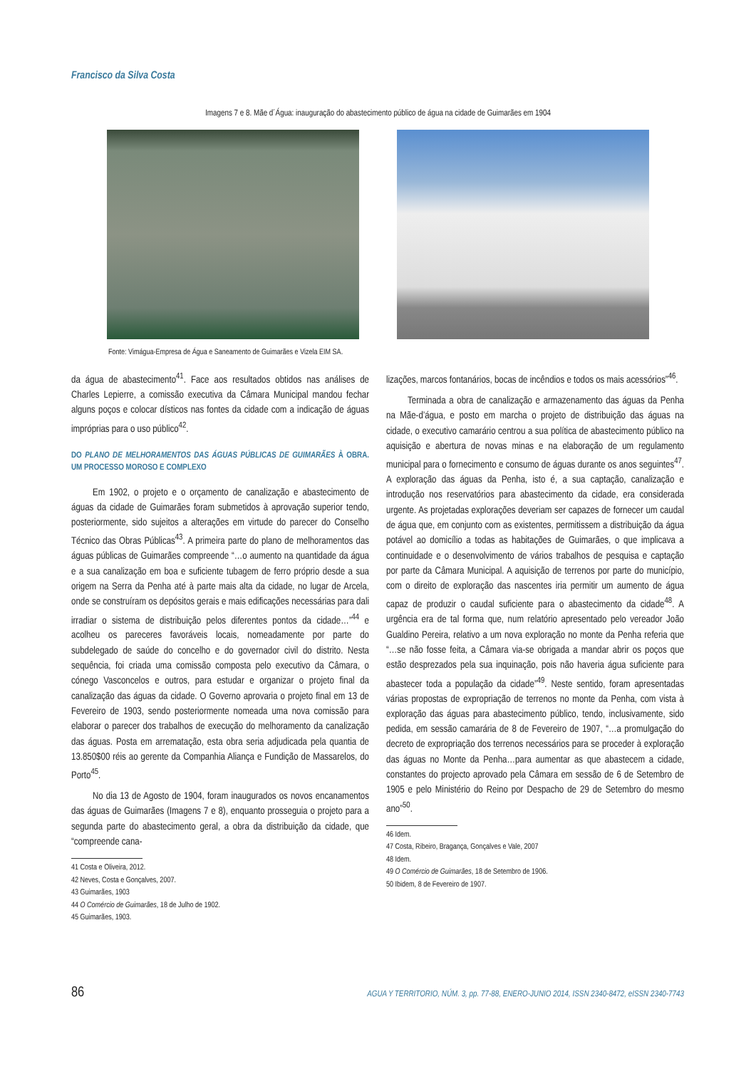Francisco da Silva Costa
Imagens 7 e 8. Mãe d´Água: inauguração do abastecimento público de água na cidade de Guimarães em 1904
Fonte: Vimágua-Empresa de Água e Saneamento de Guimarães e Vizela EIM SA.
da água de abastecimento<sup>41</sup>. Face aos resultados obtidos nas análises de Charles Lepierre, a comissão executiva da Câmara Municipal mandou fechar alguns poços e colocar dísticos nas fontes da cidade com a indicação de águas impróprias para o uso público<sup>42</sup>.
DO PLANO DE MELHORAMENTOS DAS ÁGUAS PÚBLICAS DE GUIMARÃES À OBRA. UM PROCESSO MOROSO E COMPLEXO
Em 1902, o projeto e o orçamento de canalização e abastecimento de águas da cidade de Guimarães foram submetidos à aprovação superior tendo, posteriormente, sido sujeitos a alterações em virtude do parecer do Conselho Técnico das Obras Públicas<sup>43</sup>. A primeira parte do plano de melhoramentos das águas públicas de Guimarães compreende “…o aumento na quantidade da água e a sua canalização em boa e suficiente tubagem de ferro próprio desde a sua origem na Serra da Penha até à parte mais alta da cidade, no lugar de Arcela, onde se construíram os depósitos gerais e mais edificações necessárias para dali irradiar o sistema de distribuição pelos diferentes pontos da cidade…”<sup>44</sup> e acolheu os pareceres favoráveis locais, nomeadamente por parte do subdelegado de saúde do concelho e do governador civil do distrito. Nesta sequência, foi criada uma comissão composta pelo executivo da Câmara, o cónego Vasconcelos e outros, para estudar e organizar o projeto final da canalização das águas da cidade. O Governo aprovaria o projeto final em 13 de Fevereiro de 1903, sendo posteriormente nomeada uma nova comissão para elaborar o parecer dos trabalhos de execução do melhoramento da canalização das águas. Posta em arrematação, esta obra seria adjudicada pela quantia de 13.850$00 réis ao gerente da Companhia Aliança e Fundição de Massarelos, do Porto<sup>45</sup>.
No dia 13 de Agosto de 1904, foram inaugurados os novos encanamentos das águas de Guimarães (Imagens 7 e 8), enquanto prosseguia o projeto para a segunda parte do abastecimento geral, a obra da distribuição da cidade, que “compreende cana-
41 Costa e Oliveira, 2012.
42 Neves, Costa e Gonçalves, 2007.
43 Guimarães, 1903
44 O Comércio de Guimarães, 18 de Julho de 1902.
45 Guimarães, 1903.
lizações, marcos fontanários, bocas de incêndios e todos os mais acessórios”<sup>46</sup>.
Terminada a obra de canalização e armazenamento das águas da Penha na Mãe-d’água, e posto em marcha o projeto de distribuição das águas na cidade, o executivo camarário centrou a sua política de abastecimento público na aquisição e abertura de novas minas e na elaboração de um regulamento municipal para o fornecimento e consumo de águas durante os anos seguintes<sup>47</sup>. A exploração das águas da Penha, isto é, a sua captação, canalização e introdução nos reservatórios para abastecimento da cidade, era considerada urgente. As projetadas explorações deveriam ser capazes de fornecer um caudal de água que, em conjunto com as existentes, permitissem a distribuição da água potável ao domicílio a todas as habitações de Guimarães, o que implicava a continuidade e o desenvolvimento de vários trabalhos de pesquisa e captação por parte da Câmara Municipal. A aquisição de terrenos por parte do município, com o direito de exploração das nascentes iria permitir um aumento de água capaz de produzir o caudal suficiente para o abastecimento da cidade<sup>48</sup>. A urgência era de tal forma que, num relatório apresentado pelo vereador João Gualdino Pereira, relativo a um nova exploração no monte da Penha referia que “…se não fosse feita, a Câmara via-se obrigada a mandar abrir os poços que estão desprezados pela sua inquinação, pois não haveria água suficiente para abastecer toda a população da cidade”<sup>49</sup>. Neste sentido, foram apresentadas várias propostas de expropriação de terrenos no monte da Penha, com vista à exploração das águas para abastecimento público, tendo, inclusivamente, sido pedida, em sessão camarária de 8 de Fevereiro de 1907, “…a promulgação do decreto de expropriação dos terrenos necessários para se proceder à exploração das águas no Monte da Penha…para aumentar as que abastecem a cidade, constantes do projecto aprovado pela Câmara em sessão de 6 de Setembro de 1905 e pelo Ministério do Reino por Despacho de 29 de Setembro do mesmo ano”<sup>50</sup>.
46 Idem.
47 Costa, Ribeiro, Bragança, Gonçalves e Vale, 2007
48 Idem.
49 O Comércio de Guimarães, 18 de Setembro de 1906.
50 Ibidem, 8 de Fevereiro de 1907.
86 AGUA Y TERRITORIO, NÚM. 3, pp. 77-88, ENERO-JUNIO 2014, ISSN 2340-8472, eISSN 2340-7743